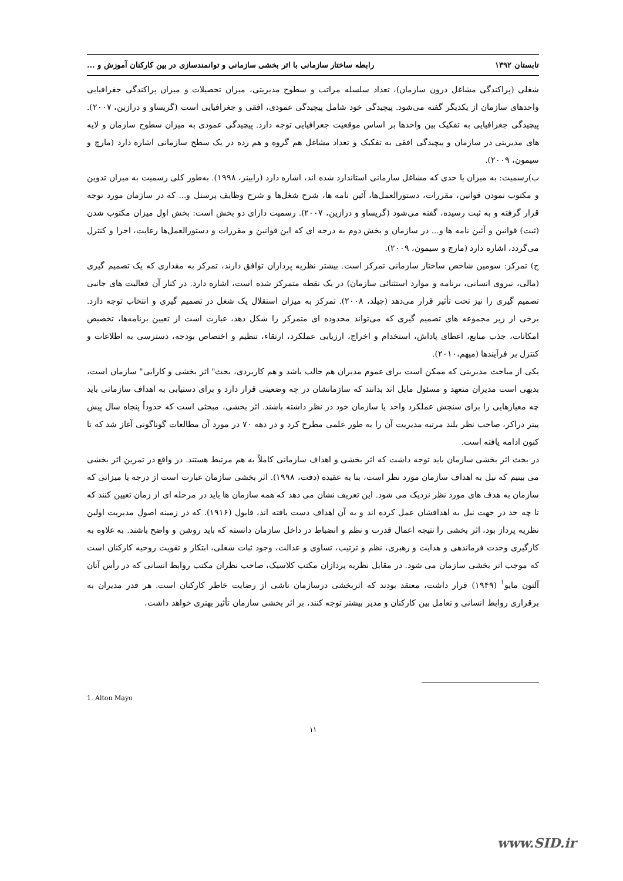تابستان ۱۳۹۲ رابطه ساختار سازمانی با اثر بخشی سازمانی و توانمندسازی در بین کارکنان آموزش و ...
شغلی (پراکندگی مشاغل درون سازمان)، تعداد سلسله مراتب و سطوح مدیریتی، میزان تحصیلات و میزان پراکندگی جغرافیایی واحدهای سازمان از یکدیگر گفته می‌شود. پیچیدگی خود شامل پیچیدگی عمودی، افقی و جغرافیایی است (گریساو و درازین، ۲۰۰۷). پیچیدگی جغرافیایی به تفکیک بین واحدها بر اساس موقعیت جغرافیایی توجه دارد. پیچیدگی عمودی به میزان سطوح سازمان و لایه های مدیریتی در سازمان و پیچیدگی افقی به تفکیک و تعداد مشاغل هم گروه و هم رده در یک سطح سازمانی اشاره دارد (مارچ و سیمون، ۲۰۰۹).
ب)رسمیت: به میزان یا حدی که مشاغل سازمانی استاندارد شده اند، اشاره دارد (رابینز، ۱۹۹۸). به‌طور کلی رسمیت به میزان تدوین و مکتوب نمودن قوانین، مقررات، دستورالعمل‌ها، آئین نامه ها، شرح شغل‌ها و شرح وظایف پرسنل و... که در سازمان مورد توجه قرار گرفته و به ثبت رسیده، گفته می‌شود (گریساو و درازین، ۲۰۰۷). رسمیت دارای دو بخش است: بخش اول میزان مکتوب شدن (ثبت) قوانین و آئین نامه ها و... در سازمان و بخش دوم به درجه ای که این قوانین و مقررات و دستورالعمل‌ها رعایت، اجرا و کنترل می‌گردد، اشاره دارد (مارچ و سیمون، ۲۰۰۹).
ج) تمرکز: سومین شاخص ساختار سازمانی تمرکز است. بیشتر نظریه پردازان توافق دارند، تمرکز به مقداری که یک تصمیم گیری (مالی، نیروی انسانی، برنامه و موارد استثنائی سازمان) در یک نقطه متمرکز شده است، اشاره دارد. در کنار آن فعالیت های جانبی تصمیم گیری را نیز تحت تأثیر قرار می‌دهد (چیلد، ۲۰۰۸). تمرکز به میزان استقلال یک شغل در تصمیم گیری و انتخاب توجه دارد. برخی از زیر مجموعه های تصمیم گیری که می‌تواند محدوده ای متمرکز را شکل دهد، عبارت است از تعیین برنامه‌ها، تخصیص امکانات، جذب منابع، اعطای پاداش، استخدام و اخراج، ارزیابی عملکرد، ارتقاء، تنظیم و اختصاص بودجه، دسترسی به اطلاعات و کنترل بر فرآیندها (میهم،۲۰۱۰).
یکی از مباحث مدیریتی که ممکن است برای عموم مدیران هم جالب باشد و هم کاربردی، بحث" اثر بخشی و کارایی" سازمان است، بدیهی است مدیران متعهد و مسئول مایل اند بدانند که سازمانشان در چه وضعیتی قرار دارد و برای دستیابی به اهداف سازمانی باید چه معیارهایی را برای سنجش عملکرد واحد یا سازمان خود در نظر داشته باشند. اثر بخشی، مبحثی است که حدوداً پنجاه سال پیش پیتر دراکر، صاحب نظر بلند مرتبه مدیریت آن را به طور علمی مطرح کرد و در دهه ۷۰ در مورد آن مطالعات گوناگونی آغاز شد که تا کنون ادامه یافته است.
در بحث اثر بخشی سازمان باید توجه داشت که اثر بخشی و اهداف سازمانی کاملاً به هم مرتبط هستند. در واقع در تمرین اثر بخشی می بینیم که نیل به اهداف سازمان مورد نظر است، بنا به عقیده (دفت، ۱۹۹۸). اثر بخشی سازمان عبارت است از درجه یا میزانی که سازمان به هدف های مورد نظر نزدیک می شود. این تعریف نشان می دهد که همه سازمان ها باید در مرحله ای از زمان تعیین کنند که تا چه حد در جهت نیل به اهدافشان عمل کرده اند و به آن اهداف دست یافته اند، فایول (۱۹۱۶). که در زمینه اصول مدیریت اولین نظریه پرداز بود، اثر بخشی را نتیجه اعمال قدرت و نظم و انضباط در داخل سازمان دانسته که باید روشن و واضح باشند. به علاوه به کارگیری وحدت فرماندهی و هدایت و رهبری، نظم و ترتیب، تساوی و عدالت، وجود ثبات شغلی، ابتکار و تقویت روحیه کارکنان است که موجب اثر بخشی سازمان می شود. در مقابل نظریه پردازان مکتب کلاسیک، صاحب نظران مکتب روابط انسانی که در رأس آنان آلتون مایو<sup>۱</sup> (۱۹۴۹) قرار داشت، معتقد بودند که اثربخشی درسازمان ناشی از رضایت خاطر کارکنان است. هر قدر مدیران به برقراری روابط انسانی و تعامل بین کارکنان و مدیر بیشتر توجه کنند، بر اثر بخشی سازمان تأثیر بهتری خواهد داشت،
1. Alton Mayo
۱۱
www.SID.ir